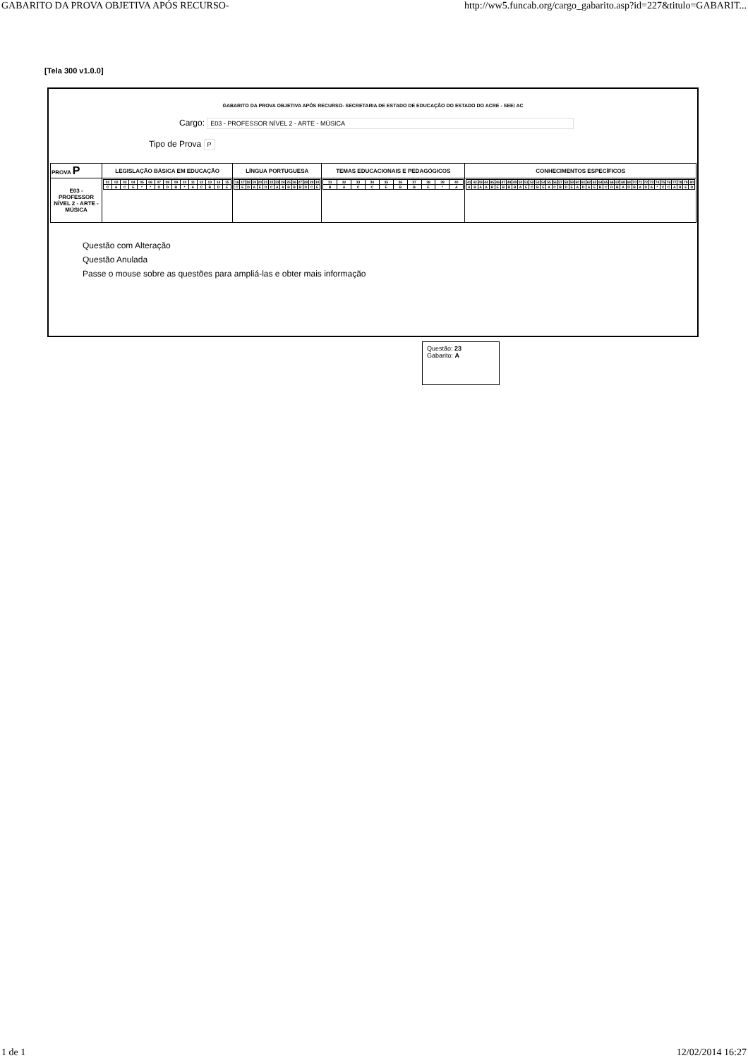GABARITO DA PROVA OBJETIVA APÓS RECURSO- http://ww5.funcab.org/cargo_gabarito.asp?id=227&titulo=GABARIT...
[Tela 300 v1.0.0]
GABARITO DA PROVA OBJETIVA APÓS RECURSO- SECRETARIA DE ESTADO DE EDUCAÇÃO DO ESTADO DO ACRE - SEE/ AC
Cargo: E03 - PROFESSOR NÍVEL 2 - ARTE - MÚSICA
Tipo de Prova P
| PROVA P | LEGISLAÇÃO BÁSICA EM EDUCAÇÃO | LÍNGUA PORTUGUESA | TEMAS EDUCACIONAIS E PEDAGÓGICOS | CONHECIMENTOS ESPECÍFICOS |
| --- | --- | --- | --- | --- |
| E03 - PROFESSOR NÍVEL 2 - ARTE - MÚSICA | / 01 / 02 / 03 / 04 / 05 / 06 / 07 / 08 / 09 / 10 / 11 / 12 / 13 / 14 / 15 / / C / A / C / E / * / * / D / D / B / * / A / C / B / D / E / | / 16 / 17 / 18 / 19 / 20 / 21 / 22 / 23 / 24 / 25 / 26 / 27 / 28 / 29 / 30 / / C / E / D / A / E / D / C / A / A / B / B / B / D / C / E / | / 31 / 32 / 33 / 34 / 35 / 36 / 37 / 38 / 39 / 40 / / B / A / C / C / E / B / B / E / * / A / | / 41 / 42 / 43 / 44 / 45 / 46 / 47 / 48 / 49 / 50 / 51 / 52 / 53 / 54 / 55 / 56 / 57 / 58 / 59 / 60 / 61 / 62 / 63 / 64 / 65 / 66 / 67 / 68 / 69 / 70 / 71 / 72 / 73 / 74 / 75 / 76 / 77 / 78 / 79 / 80 / / A / B / A / A / B / E / B / B / B / A / E / C / B / E / A / C / B / D / E / A / D / A / E / B / C / D / B / A / D / B / A / D / A / * / C / C / A / B / E / D / |
Questão com Alteração
Questão Anulada
Passe o mouse sobre as questões para ampliá-las e obter mais informação
Questão: 23
Gabarito: A
1 de 1 12/02/2014 16:27